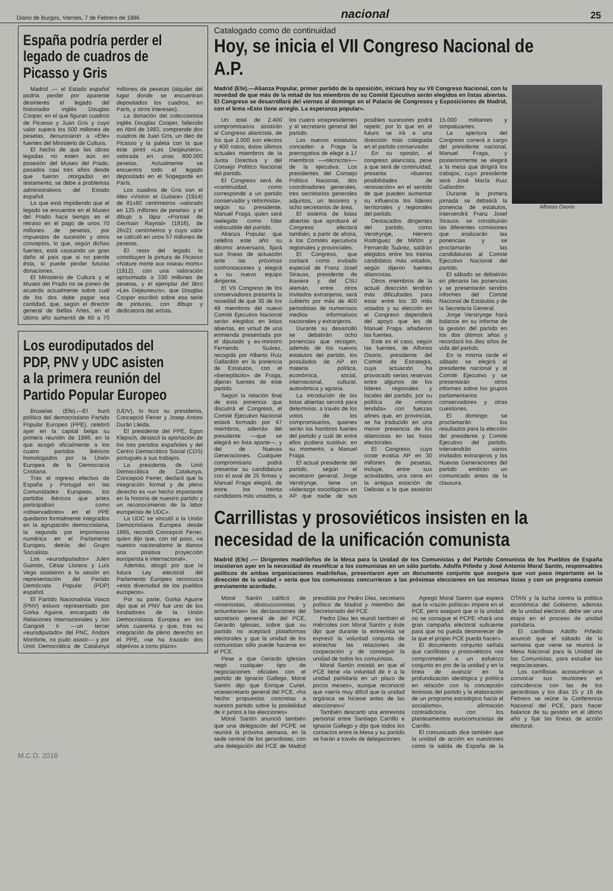Diario de Burgos, Viernes, 7 de Febrero de 1986 nacional 25
España podría perder el legado de cuadros de Picasso y Gris
Madrid .— el Estado español podría perder por aparente desinterés el legado del historiador inglés Douglas Cooper, en el que figuran cuadros de Picasso y Juan Gris y cuyo valor supera los 500 millones de pesetas, denunciaron a «Efe» fuentes del Ministerio de Cultura.
El hecho de que las obras legadas no estén aún en posesión del Museo del Prado, pasados casi tres años desde que fueron otorgadas en testamento, se debe a problemas administrativos del Estado español.
Lo que está impidiendo que el legado se encuentre en el Museo del Prado hace tiempo es el retraso en el pago de unos 70 millones de pesetas, por impuestos de sucesión y otros conceptos, lo que, según dichas fuentes, está causando un gran daño al país que si no pierde ésta, sí puede perder futuras donaciones.
El Ministerio de Cultura y el Museo del Prado no se ponen de acuerdo actualmente sobre cuál de los dos debe pagar esa cantidad, que, según el director general de Bellas Artes, en el último año aumentó de 60 a 70 millones de pesetas (alquiler del lugar donde se encuentran depositados los cuadros, en París, y otros intereses).
La donación del coleccionista inglés Douglas Cooper, fallecido en Abril de 1983, comprende dos cuadros de Juan Gris, un óleo de Picasso y la paleta con la que éste pintó «Les Desjeuners», valorada en unas 800.000 pesetas. Actualmente se encuentra todo el legado depositado en el Sogegarde en París.
Los cuadros de Gris son el óleo «Violon et Guitare» (1914) de 81x60 centímetros -valorado en 125 millones de pesetas- y el dibujo a lápiz «Portrait de Germain Raynal» (1916), de 26x21 centímetros y cuyo valor se calculó en unos 57 millones de pesetas.
El resto del legado lo constituyen la pintura de Picasso «Nature morte aux oiseau morts» (1912), con una valoración aproximada a 330 millones de pesetas, y el ejemplar del libro «Les Dejeuneurs», que Douglas Cooper escribió sobre esa serie de pinturas, con dibujo y dedicatoria del artista.
Los eurodiputados del PDP, PNV y UDC asisten a la primera reunión del Partido Popular Europeo
Bruselas (Efe).—El buró político del democristiano Partido Popular Europeo (PPE), celebró ayer en la capital belga su primera reunión de 1986, en la que acogió oficialmente a los cuatro partidos ibéricos homologados por la Unión Europea de la Democracia Cristiana.
Tras el ingreso efectivo de España y Portugal en las Comunidades Europeas, los partidos ibéricos que antes participaban como «observadores» en el PPE quedaron formalmente integrados en la agrupación democristiana, la segunda por importancia numérica en el Parlamento Europeo, detrás del Grupo Socialista.
Los «eurodiputados» Julen Guimón, César Llorens y Luís Vega asistieron a la sesión en representación del Partido Demócrata Popular (PDP) español.
El Partido Nacionalista Vasco (PNV) estuvo representado por Gorka Aguirre, encargado de Relaciones Internacionales y Jon Gangoiti ti —un tercer «eurodiputado» del PNC, Andoni Monforte, no pudo asistir— y por Unió Democrática de Catalunya (UDV), lo hizo su presidenta, Concepció Ferrer y Josep Antoni Durán Lleida.
El presidente del PPE, Egon Klepsch, destacó la aportación de los tres partidos españoles y del Centro Democrático Social (CDS) portugués a sus trabajos.
La presidenta de Unió Democrática de Catalunya, Concepció Ferrer, declaró que la integración formal y de pleno derecho es «un hecho importante en la historia de nuestro partido y un reconocimiento de la labor europeísta de UDC».
La UDC se vinculó a la Unión Democristiana Europea desde 1965, recordó Concepció Ferrer, quien dijo que, con tal paso, «a nuestro nacionalismo le damos una positiva proyección europeísta e internacional».
Además, abogó por que la futura Ley electoral del Parlamento Europeo reconozca «esta diversidad de los pueblos europeos».
Por su parte, Gorka Aguirre dijo que el PNV fue uno de los fundadores de la Unión Democristiana Europea en los años cuarenta y que, tras su integración de pleno derecho en el PPE, «se ha trazado dos objetivos a corto plazo».
Catalogado como de continuidad
Hoy, se inicia el VII Congreso Nacional de A.P.
Alfonso Osorio
Madrid (Efe).—Alianza Popular, primer partido de la oposición, iniciará hoy su VII Congreso Nacional, con la novedad de que más de la mitad de los miembros de su Comité Ejecutivo serán elegidos en listas abiertas. El Congreso se desarrollará del viernes al domingo en el Palacio de Congresos y Exposiciones de Madrid, con el lema «Esto tiene arreglo. La esperanza popular».
Un total de 2.400 compromisarios asistirán al Congreso aliancista, de los que 2.000 son electos y 400 natos, éstos últimos actuales miembros de la Junta Directiva y del Consejo Político Nacional del partido.
El Congreso será de «continuidad, como corresponde a un partido conservador y reformista», según su presidente, Manuel Fraga, quien será reelegido como líder indiscutible del partido.
Alianza Popular, que celebra este año su décimo aniversario, fijará sus líneas de actuación ante las próximas confrontaciones y elegirá a su nuevo equipo dirigente.
El VII Congreso de los conservadores presenta la novedad de que 30 de los 49 miembros del nuevo Comité Ejecutivo Nacional serán elegidos en listas abiertas, en virtud de una enmienda presentada por el diputado y ex-ministro Fernando Suárez, recogida por Alberto Ruiz Gallardón en la ponencia de Estatutos, con el «beneplácito» de Fraga, dijeron fuentes de este partido.
Según la relación final de esta ponencia que discutirá el Congreso, el Comité Ejecutivo Nacional estará formado por 47 miembros, además del presidente —que se elegirá en lista aparte—, y del de Nuevas Generaciones. Cualquier compromisario podrá presentar su candidatura con el aval de 25 firmas y Manuel Fraga elegirá, de entre los treinta candidatos más votados, a los cuatro vicepresidentes y al secretario general del partido.
Los nuevos estatutos conceden a Fraga la prerrogativa de elegir a 17 miembros —«técnicos»— de la ejecutiva: Los presidentes del Consejo Político Nacional, dos coordinadores generales, tres secretarios generales adjuntos, un tesorero y ocho secretarios de área.
El sistema de listas abiertas que aprobará el Congreso afectará también, a partir de ahora, a los Comités ejecutivos regionales y provinciales.
El Congreso, que contará como invitado especial de Franz Josef Strauss, presidente de Baviera y del CSU alemán, entre otros invitados extranjeros, será cubierto por más de 400 periodistas de numerosos medios informativos nacionales y extranjeros.
Durante su desarrollo se debatirán ocho ponencias que recogen, además de los nuevos estatutos del partido, los postulados de AP en materia política, económica, social, internacional, cultural, autonómica y agraria.
La introdución de las listas abiertas servirá para determinar, a través de los votos de los compromisarios, quienes serán los hombres fuertes del partido y cuál de entre ellos pudiera sustituir, en su momento, a Manuel Fraga.
El actual presidente del partido, según el secretario general, Jorge Verstrynge, tiene un «liderazgo sociológico» en AP que nadie de sus posibles sucesores podrá repetir, por lo que en el futuro se irá a una dirección más colegiada en el partido conservador.
En su opinión, el congreso aliancista, pese a que será de continuidad, presenta «buenas posibilidades de renovación» en el sentido de que pueden aumentar su influencia los líderes territoriales y regionales del partido.
Destacados dirigentes del partido, como Verstrynge, Herrero Rodríguez de Miñón y Fernando Suárez, saldrán elegidos entre los treinta candidatos más votados, según dijeron fuentes aliancistas.
Otros miembros de la actual dirección tendrán más dificultades para estar entre los 30 más votados y su elección en el Congreso dependerá del apoyo que les dé Manuel Fraga, añadieron las fuentes.
Este es el caso, según las fuentes, de Alfonso Osorio, presidente del Comité de Estrategia, cuya actuación ha provocado serias reservas entre algunos de los líderes regionales y locales del partido, por su política de «mano tendida» con fuerzas afines que, en provincias, se ha traducido en una menor presencia de los aliancistas en las listas electorales.
El Congreso, cuyo coste evalúa AP en 30 millones de pesetas, incluye, entre sus actividades, una cena en la antigua estación de Delicias a la que asistirán 15.000 militantes y simpatizantes.
La apertura del Congreso correrá a cargo del presidente nacional, Manuel Fraga, y posteriormente se elegirá a la mesa que dirigirá los trabajos, cuyo presidente será José María Ruiz Gallardón.
Durante la primera jornada se debatirá la ponencia de estatutos, intervendrá Franz Josef Strauss. se constituirán las diferentes comisiones que analizarán las ponencias y se proclamarán las candidaturas al Comité Ejecutivo Nacional del partido.
El sábado se debatirán en plenario las ponencias y se presentarán sendos informes del Comité Nacional de Estatutos y de la Secretaría General.
Jorge Verstrynge hará balance en su informe de la gestión del partido en los dos últimos años y recordará los diez años de vida del partido.
En la misma tarde el sábado se elegirá al presidente nacional y al Comité Ejecutivo y se presentarán otros informes sobre los grupos parlamentarios conservadores y otras cuestiones.
El domingo se proclamarán los resultados para la elección del presidente y Comité Ejecutivo del partido, intervendrán varios invitados extranjeros y las Nuevas Generaciones del partido emitirán un comunicado antes de la clausura.
Carrillistas y prosoviéticos insisten en la necesidad de la unificación comunista
Madrid (Efe) .— Dirigentes madrileños de la Mesa para la Unidad de los Comunistas y del Partido Comunista de los Pueblos de España insistieron ayer en la necesidad de reunificar a los comunistas en un sólo partido. Adolfo Piñedo y José Antonio Moral Santín, responsables políticos de ambas organizaciones madrileñas, presentaron ayer un documento conjunto que asegura que «un paso importante en la dirección de la unidad » sería que los comunistas concurrieran a las próximas elecciones en las mismas listas y con un programa común previamente acordado.
Moral Santín calificó de «insensatas, obstruccionistas y antiunitarias» las declaraciones del secretario general de del PCE, Gerardo Iglesias, sobre que su partido no aceptará plataformas electorales y que la unidad de los comunistas sólo puede hacerse en el PCE.
Pese a que Gerardo Iglesias negó cualquier tipo de negociaciones oficiales con el partido de Ignacio Gallego, Moral Santín dijo que Enrique Curiel, vicesecretario general del PCE, «ha hecho propuestas concretas a nuestro partido sobre la posibilidad de ir juntos a las elecciones»
Moral Santín anunció también que una delegación del PCPE se reunirá la próxima semana, en la sede central de los gerardistas, con una delegación del PCE de Madrid presidida por Pedro Díez, secretario político de Madrid y miembro del Secretariado del PCE.
Pedro Díez les reunió también el miércoles con Moral Santín y éste dijo que durante la entrevista se expresó la voluntad conjunta de estrechar las relaciones de cooperación y de conseguir la unidad de todos los comunistas.
Moral Santín insistió en que el PCE tiene «la voluntad de ir a la unidad partidaria en un plazo de pocos meses», aunque reconoció que «sería muy difícil que la unidad orgánica se hiciese antes de las elecciones»/
También descartó una entrevista personal entre Santiago Carrillo e Ignacio Gallego y dijo que todos los contactos entre la Mesa y su partido se harán a través de delegaciones.
Agregó Moral Santín que espera que la «razón política» impere en el PCE, pero aseguró que si la unidad no se consigue el PCPE «hará una gran campaña electoral suficiente para que no pueda desmerecer de la que el propio PCE pueda hacer».
El documento conjunto señala que carrillistas y prosoviéticos «se comprometen a un esfuerzo conjunto en pro de la unidad y en la línea de avanzar en la profundización ideológica y política en relación con la concepción leninista del partido y la elaboración de un programa estratégico hacia el socialismo», afirmación contradictoria con los planteamientos eurocomunistas de Carrillo.
El comunicado dice también que la unidad de acción en cuestiones como la salida de España de la OTAN y la lucha contra la política económica del Gobierno, además de la unidad electoral, debe ser una etapa en el proceso de unidad partidaria.
El carrillista Adolfo Piñedo anunció que el sábado de la semana que viene se reunirá la Mesa Nacional para la Unidad de los Comunistas, para estudiar las negociaciones.
Los carrillistas acostumbran a convocar sus reuniones en coincidencia con las de los gerardistas y los días 15 y 16 de Febrero se reúne la Conferencia Nacional del PCE, para hacer balance de su gestión en el último año y fijar las líneas de acción electoral.
M.C.D. 2018